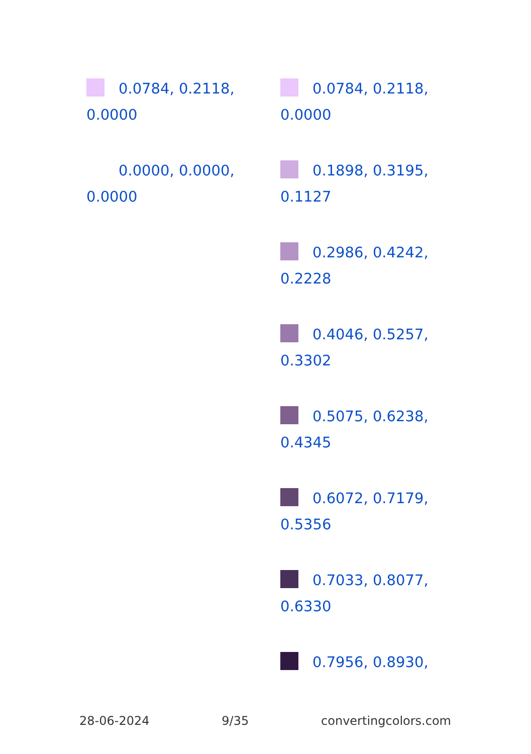0.0784, 0.2118, 0.0000
0.0000, 0.0000, 0.0000
0.0784, 0.2118, 0.0000
0.1898, 0.3195, 0.1127
0.2986, 0.4242, 0.2228
0.4046, 0.5257, 0.3302
0.5075, 0.6238, 0.4345
0.6072, 0.7179, 0.5356
0.7033, 0.8077, 0.6330
0.7956, 0.8930,
28-06-2024 9/35 convertingcolors.com